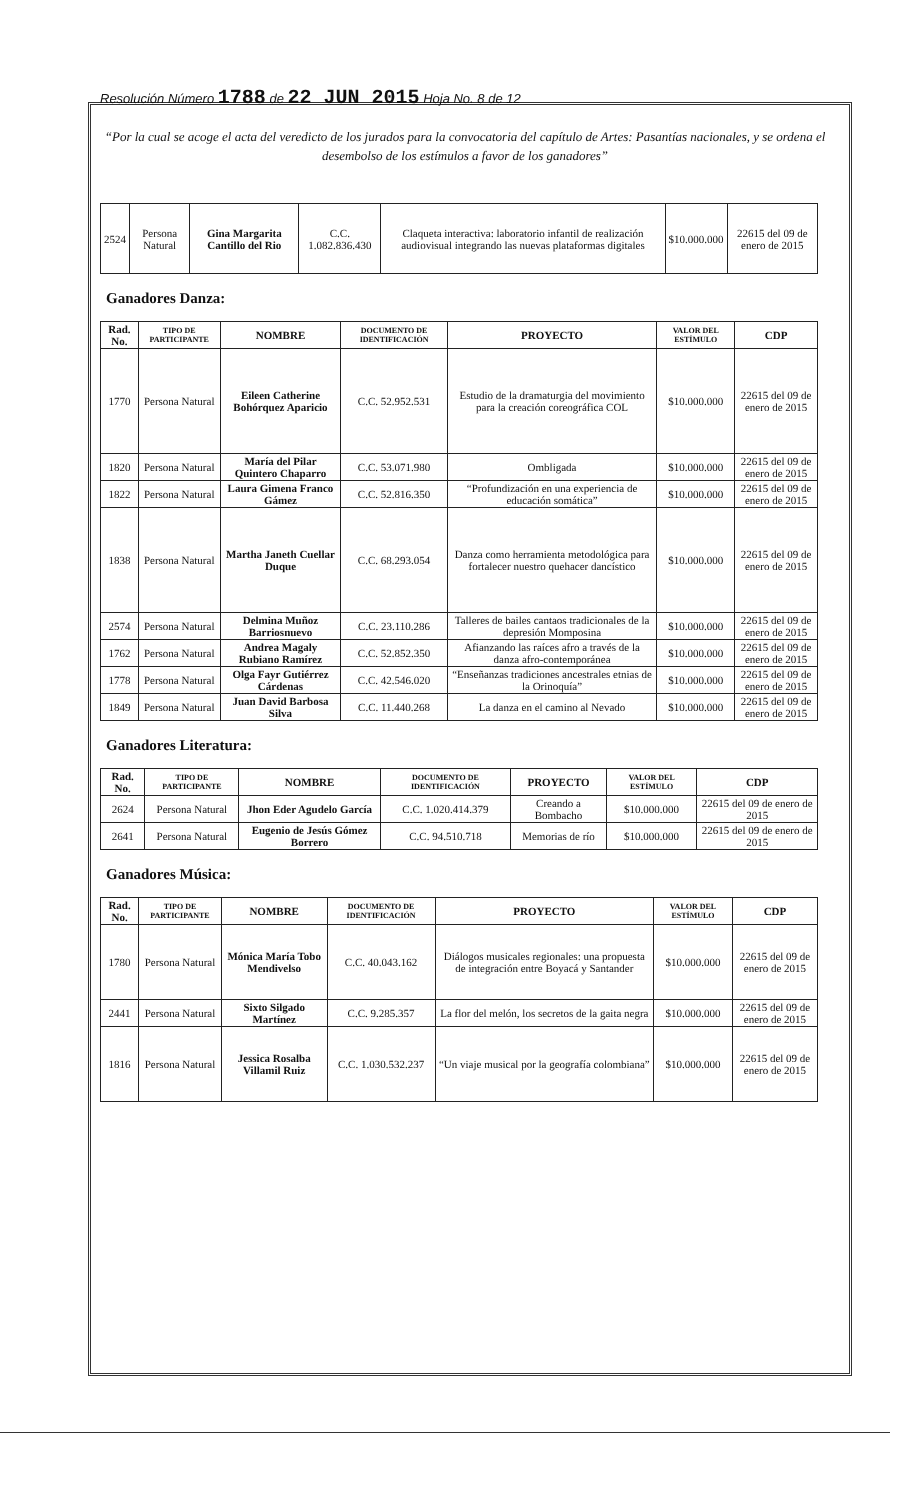Resolución Número 1788 de 22 JUN 2015 Hoja No. 8 de 12
“Por la cual se acoge el acta del veredicto de los jurados para la convocatoria del capítulo de Artes: Pasantías nacionales, y se ordena el desembolso de los estímulos a favor de los ganadores”
| 2524 | Persona Natural | Gina Margarita Cantillo del Rio | C.C. 1.082.836.430 | Claqueta interactiva: laboratorio infantil de realización audiovisual integrando las nuevas plataformas digitales | $10.000.000 | 22615 del 09 de enero de 2015 |
Ganadores Danza:
| Rad. No. | TIPO DE PARTICIPANTE | NOMBRE | DOCUMENTO DE IDENTIFICACIÓN | PROYECTO | VALOR DEL ESTÍMULO | CDP |
| --- | --- | --- | --- | --- | --- | --- |
| 1770 | Persona Natural | Eileen Catherine Bohórquez Aparicio | C.C. 52.952.531 | Estudio de la dramaturgia del movimiento para la creación coreográfica COL | $10.000.000 | 22615 del 09 de enero de 2015 |
| 1820 | Persona Natural | María del Pilar Quintero Chaparro | C.C. 53.071.980 | Ombligada | $10.000.000 | 22615 del 09 de enero de 2015 |
| 1822 | Persona Natural | Laura Gimena Franco Gámez | C.C. 52.816.350 | “Profundización en una experiencia de educación somática” | $10.000.000 | 22615 del 09 de enero de 2015 |
| 1838 | Persona Natural | Martha Janeth Cuellar Duque | C.C. 68.293.054 | Danza como herramienta metodológica para fortalecer nuestro quehacer dancístico | $10.000.000 | 22615 del 09 de enero de 2015 |
| 2574 | Persona Natural | Delmina Muñoz Barriosnuevo | C.C. 23.110.286 | Talleres de bailes cantaos tradicionales de la depresión Momposina | $10.000.000 | 22615 del 09 de enero de 2015 |
| 1762 | Persona Natural | Andrea Magaly Rubiano Ramírez | C.C. 52.852.350 | Afianzando las raíces afro a través de la danza afro-contemporánea | $10.000.000 | 22615 del 09 de enero de 2015 |
| 1778 | Persona Natural | Olga Fayr Gutiérrez Cárdenas | C.C. 42.546.020 | “Enseñanzas tradiciones ancestrales etnias de la Orinoquía” | $10.000.000 | 22615 del 09 de enero de 2015 |
| 1849 | Persona Natural | Juan David Barbosa Silva | C.C. 11.440.268 | La danza en el camino al Nevado | $10.000.000 | 22615 del 09 de enero de 2015 |
Ganadores Literatura:
| Rad. No. | TIPO DE PARTICIPANTE | NOMBRE | DOCUMENTO DE IDENTIFICACIÓN | PROYECTO | VALOR DEL ESTÍMULO | CDP |
| --- | --- | --- | --- | --- | --- | --- |
| 2624 | Persona Natural | Jhon Eder Agudelo García | C.C. 1.020.414.379 | Creando a Bombacho | $10.000.000 | 22615 del 09 de enero de 2015 |
| 2641 | Persona Natural | Eugenio de Jesús Gómez Borrero | C.C. 94.510.718 | Memorias de río | $10.000.000 | 22615 del 09 de enero de 2015 |
Ganadores Música:
| Rad. No. | TIPO DE PARTICIPANTE | NOMBRE | DOCUMENTO DE IDENTIFICACIÓN | PROYECTO | VALOR DEL ESTÍMULO | CDP |
| --- | --- | --- | --- | --- | --- | --- |
| 1780 | Persona Natural | Mónica María Tobo Mendivelso | C.C. 40.043.162 | Diálogos musicales regionales: una propuesta de integración entre Boyacá y Santander | $10.000.000 | 22615 del 09 de enero de 2015 |
| 2441 | Persona Natural | Sixto Silgado Martínez | C.C. 9.285.357 | La flor del melón, los secretos de la gaita negra | $10.000.000 | 22615 del 09 de enero de 2015 |
| 1816 | Persona Natural | Jessica Rosalba Villamil Ruiz | C.C. 1.030.532.237 | “Un viaje musical por la geografía colombiana” | $10.000.000 | 22615 del 09 de enero de 2015 |